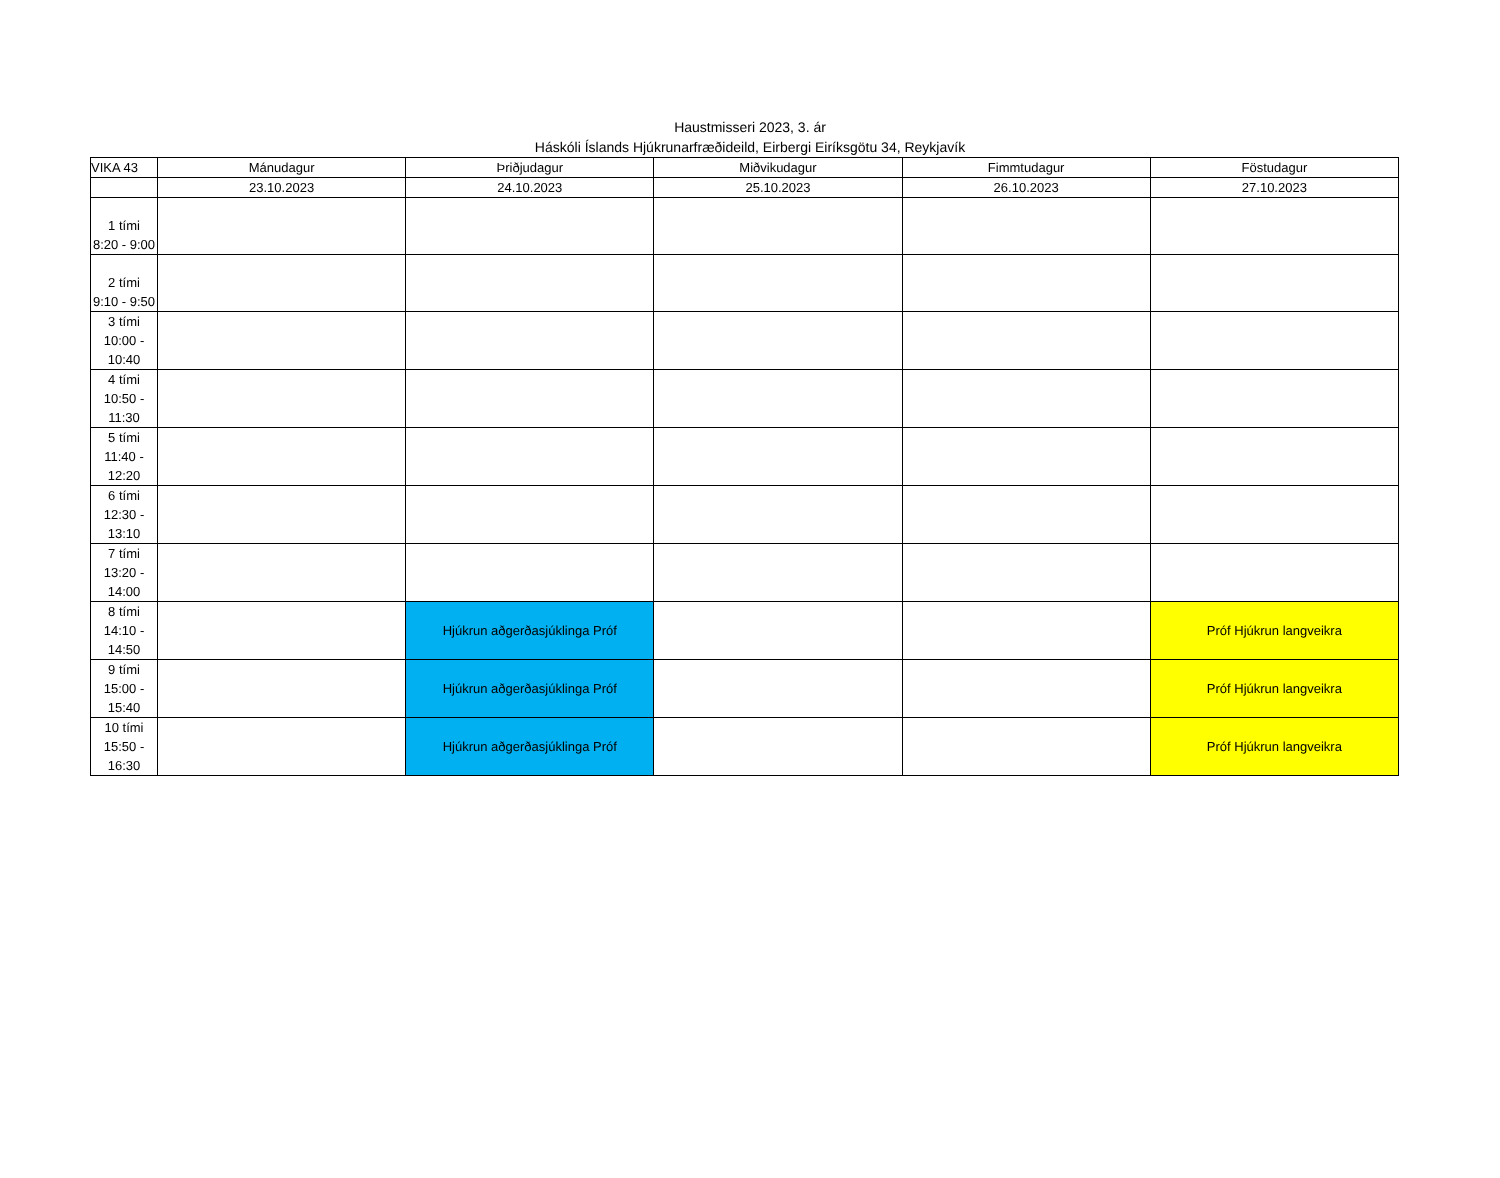Haustmisseri 2023, 3. ár
Háskóli Íslands Hjúkrunarfræðideild, Eirbergi Eiríksgötu 34, Reykjavík
| VIKA 43 | Mánudagur | Þriðjudagur | Miðvikudagur | Fimmtudagur | Föstudagur |
| --- | --- | --- | --- | --- | --- |
| | 23.10.2023 | 24.10.2023 | 25.10.2023 | 26.10.2023 | 27.10.2023 |
| 1 tími 8:20 - 9:00 | | | | | |
| 2 tími 9:10 - 9:50 | | | | | |
| 3 tími 10:00 - 10:40 | | | | | |
| 4 tími 10:50 - 11:30 | | | | | |
| 5 tími 11:40 - 12:20 | | | | | |
| 6 tími 12:30 - 13:10 | | | | | |
| 7 tími 13:20 - 14:00 | | | | | |
| 8 tími 14:10 - 14:50 | | Hjúkrun aðgerðasjúklinga Próf | | | Próf Hjúkrun langveikra |
| 9 tími 15:00 - 15:40 | | Hjúkrun aðgerðasjúklinga Próf | | | Próf Hjúkrun langveikra |
| 10 tími 15:50 - 16:30 | | Hjúkrun aðgerðasjúklinga Próf | | | Próf Hjúkrun langveikra |